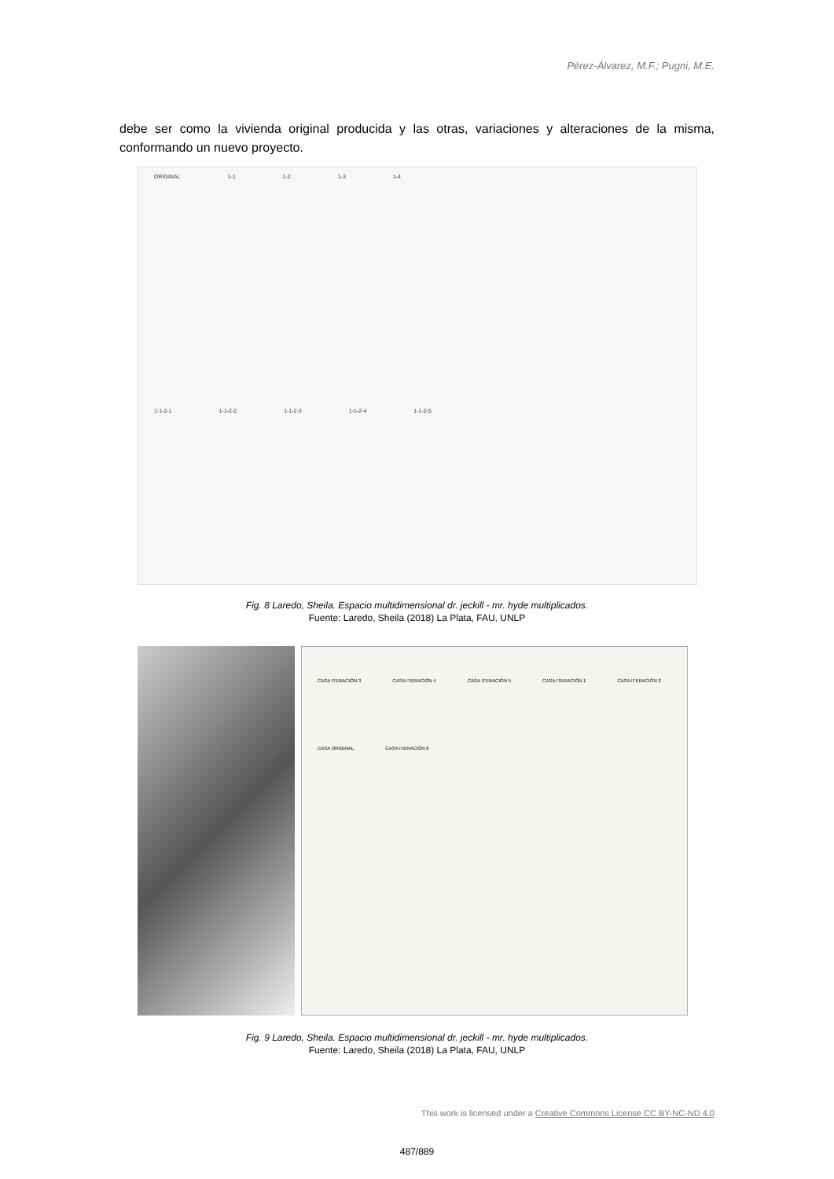Pérez-Álvarez, M.F.; Pugni, M.E.
debe ser como la vivienda original producida y las otras, variaciones y alteraciones de la misma, conformando un nuevo proyecto.
ORIGINAL 1-1 1-2 1-3 1-4 1-1-2-1 1-1-2-2 1-1-2-3 1-1-2-4 1-1-2-5
Fig. 8 Laredo, Sheila. Espacio multidimensional dr. jeckill - mr. hyde multiplicados.
Fuente: Laredo, Sheila (2018) La Plata, FAU, UNLP
CASA ITERACIÓN 3 CASA ITERACIÓN 4 CASA ITERACIÓN 5 CASA ITERACIÓN 1 CASA ITERACIÓN 2 CASA ORIGINAL CASA ITERACIÓN 6
Fig. 9 Laredo, Sheila. Espacio multidimensional dr. jeckill - mr. hyde multiplicados.
Fuente: Laredo, Sheila (2018) La Plata, FAU, UNLP
This work is licensed under a Creative Commons License CC BY-NC-ND 4.0
487/889